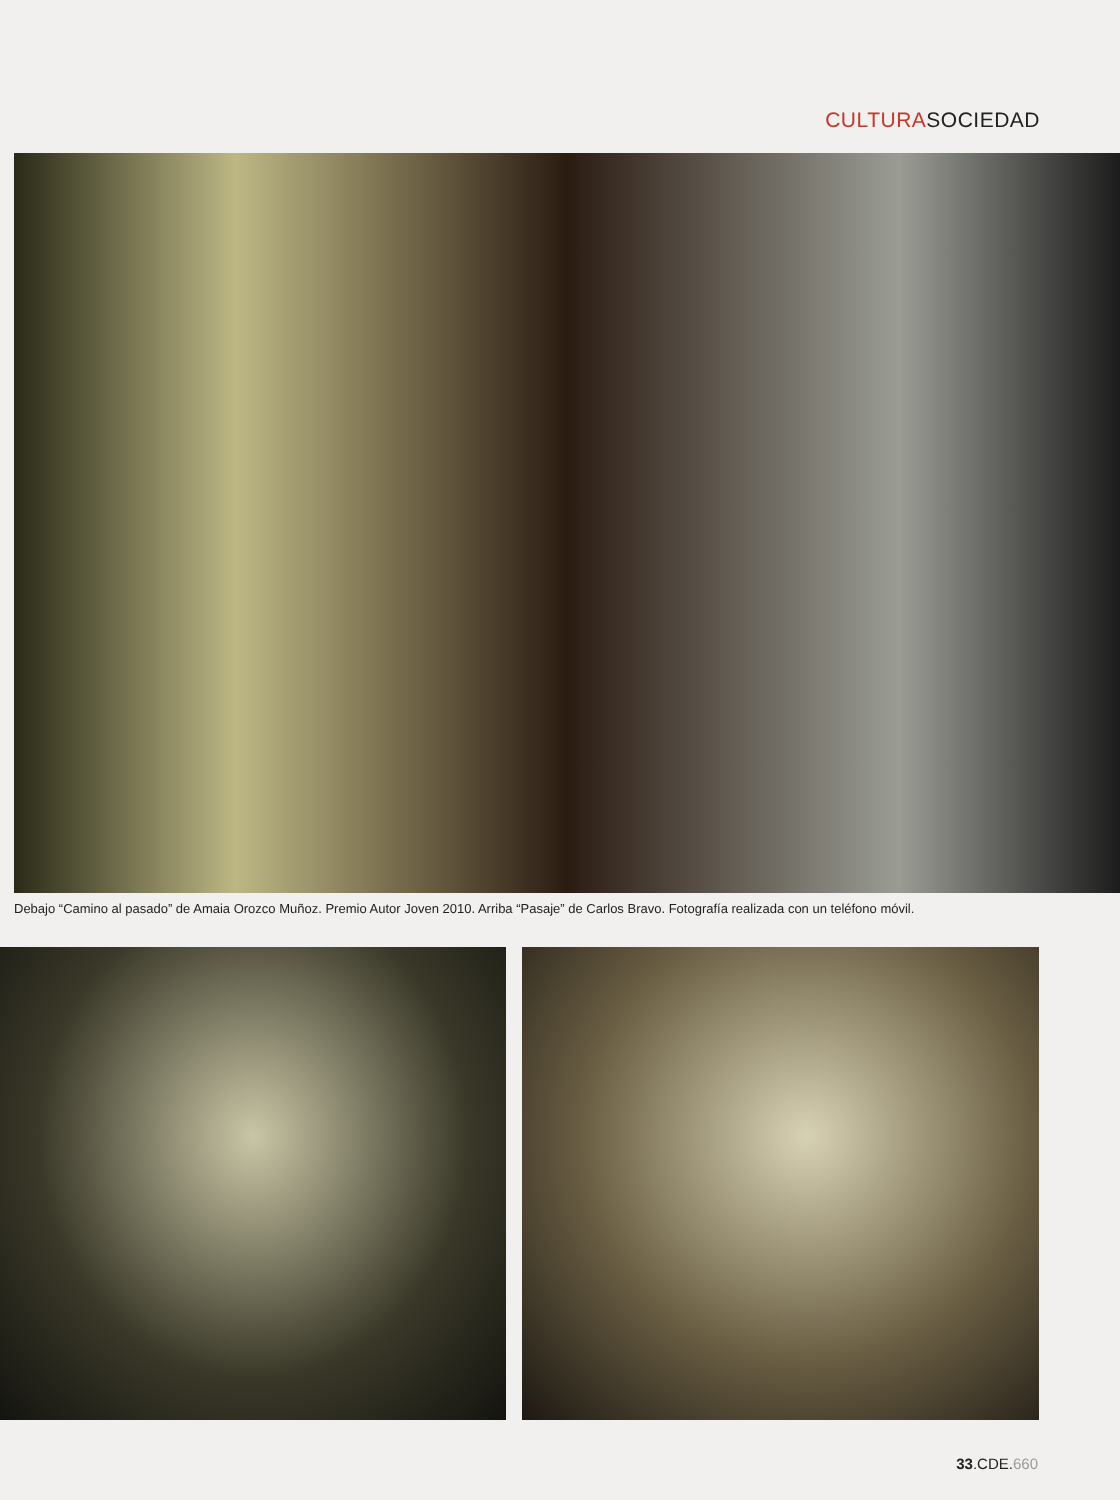CULTURASOCIEDAD
Debajo “Camino al pasado” de Amaia Orozco Muñoz. Premio Autor Joven 2010. Arriba “Pasaje” de Carlos Bravo. Fotografía realizada con un teléfono móvil.
33.CDE.660